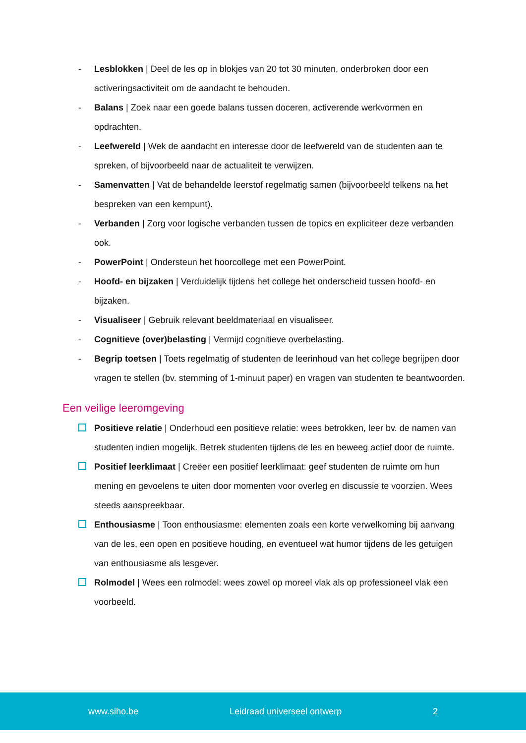- Lesblokken | Deel de les op in blokjes van 20 tot 30 minuten, onderbroken door een activeringsactiviteit om de aandacht te behouden.
- Balans | Zoek naar een goede balans tussen doceren, activerende werkvormen en opdrachten.
- Leefwereld | Wek de aandacht en interesse door de leefwereld van de studenten aan te spreken, of bijvoorbeeld naar de actualiteit te verwijzen.
- Samenvatten | Vat de behandelde leerstof regelmatig samen (bijvoorbeeld telkens na het bespreken van een kernpunt).
- Verbanden | Zorg voor logische verbanden tussen de topics en expliciteer deze verbanden ook.
- PowerPoint | Ondersteun het hoorcollege met een PowerPoint.
- Hoofd- en bijzaken | Verduidelijk tijdens het college het onderscheid tussen hoofd- en bijzaken.
- Visualiseer | Gebruik relevant beeldmateriaal en visualiseer.
- Cognitieve (over)belasting | Vermijd cognitieve overbelasting.
- Begrip toetsen | Toets regelmatig of studenten de leerinhoud van het college begrijpen door vragen te stellen (bv. stemming of 1-minuut paper) en vragen van studenten te beantwoorden.
Een veilige leeromgeving
Positieve relatie | Onderhoud een positieve relatie: wees betrokken, leer bv. de namen van studenten indien mogelijk. Betrek studenten tijdens de les en beweeg actief door de ruimte.
Positief leerklimaat | Creëer een positief leerklimaat: geef studenten de ruimte om hun mening en gevoelens te uiten door momenten voor overleg en discussie te voorzien. Wees steeds aanspreekbaar.
Enthousiasme | Toon enthousiasme: elementen zoals een korte verwelkoming bij aanvang van de les, een open en positieve houding, en eventueel wat humor tijdens de les getuigen van enthousiasme als lesgever.
Rolmodel | Wees een rolmodel: wees zowel op moreel vlak als op professioneel vlak een voorbeeld.
www.siho.be Leidraad universeel ontwerp 2